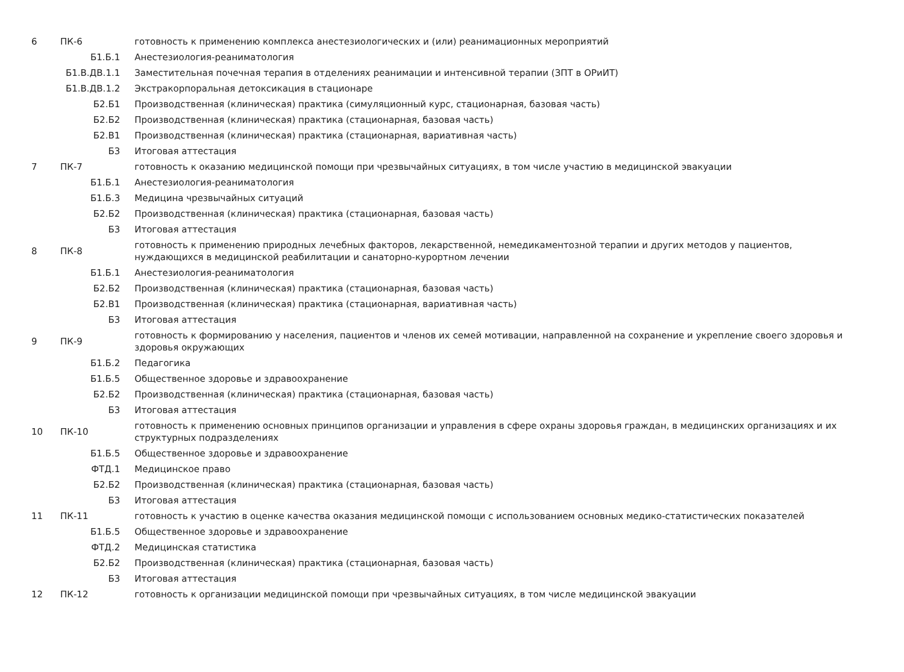| 6 | ПК-6 | готовность к применению комплекса анестезиологических и (или) реанимационных мероприятий |
| | Б1.Б.1 | Анестезиология-реаниматология |
| | Б1.В.ДВ.1.1 | Заместительная почечная терапия в отделениях реанимации и интенсивной терапии (ЗПТ в ОРиИТ) |
| | Б1.В.ДВ.1.2 | Экстракорпоральная детоксикация в стационаре |
| | Б2.Б1 | Производственная (клиническая) практика (симуляционный курс, стационарная, базовая часть) |
| | Б2.Б2 | Производственная (клиническая) практика (стационарная, базовая часть) |
| | Б2.В1 | Производственная (клиническая) практика (стационарная, вариативная часть) |
| | Б3 | Итоговая аттестация |
| 7 | ПК-7 | готовность к оказанию медицинской помощи при чрезвычайных ситуациях, в том числе участию в медицинской эвакуации |
| | Б1.Б.1 | Анестезиология-реаниматология |
| | Б1.Б.3 | Медицина чрезвычайных ситуаций |
| | Б2.Б2 | Производственная (клиническая) практика (стационарная, базовая часть) |
| | Б3 | Итоговая аттестация |
| 8 | ПК-8 | готовность к применению природных лечебных факторов, лекарственной, немедикаментозной терапии и других методов у пациентов, нуждающихся в медицинской реабилитации и санаторно-курортном лечении |
| | Б1.Б.1 | Анестезиология-реаниматология |
| | Б2.Б2 | Производственная (клиническая) практика (стационарная, базовая часть) |
| | Б2.В1 | Производственная (клиническая) практика (стационарная, вариативная часть) |
| | Б3 | Итоговая аттестация |
| 9 | ПК-9 | готовность к формированию у населения, пациентов и членов их семей мотивации, направленной на сохранение и укрепление своего здоровья и здоровья окружающих |
| | Б1.Б.2 | Педагогика |
| | Б1.Б.5 | Общественное здоровье и здравоохранение |
| | Б2.Б2 | Производственная (клиническая) практика (стационарная, базовая часть) |
| | Б3 | Итоговая аттестация |
| 10 | ПК-10 | готовность к применению основных принципов организации и управления в сфере охраны здоровья граждан, в медицинских организациях и их структурных подразделениях |
| | Б1.Б.5 | Общественное здоровье и здравоохранение |
| | ФТД.1 | Медицинское право |
| | Б2.Б2 | Производственная (клиническая) практика (стационарная, базовая часть) |
| | Б3 | Итоговая аттестация |
| 11 | ПК-11 | готовность к участию в оценке качества оказания медицинской помощи с использованием основных медико-статистических показателей |
| | Б1.Б.5 | Общественное здоровье и здравоохранение |
| | ФТД.2 | Медицинская статистика |
| | Б2.Б2 | Производственная (клиническая) практика (стационарная, базовая часть) |
| | Б3 | Итоговая аттестация |
| 12 | ПК-12 | готовность к организации медицинской помощи при чрезвычайных ситуациях, в том числе медицинской эвакуации |